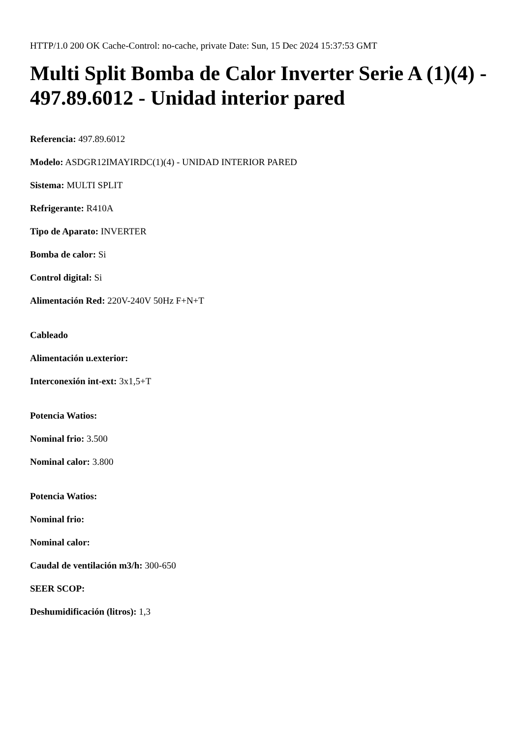HTTP/1.0 200 OK Cache-Control: no-cache, private Date: Sun, 15 Dec 2024 15:37:53 GMT
Multi Split Bomba de Calor Inverter Serie A (1)(4) - 497.89.6012 - Unidad interior pared
Referencia: 497.89.6012
Modelo: ASDGR12IMAYIRDC(1)(4) - UNIDAD INTERIOR PARED
Sistema: MULTI SPLIT
Refrigerante: R410A
Tipo de Aparato: INVERTER
Bomba de calor: Si
Control digital: Si
Alimentación Red: 220V-240V 50Hz F+N+T
Cableado
Alimentación u.exterior:
Interconexión int-ext: 3x1,5+T
Potencia Watios:
Nominal frio: 3.500
Nominal calor: 3.800
Potencia Watios:
Nominal frio:
Nominal calor:
Caudal de ventilación m3/h: 300-650
SEER SCOP:
Deshumidificación (litros): 1,3